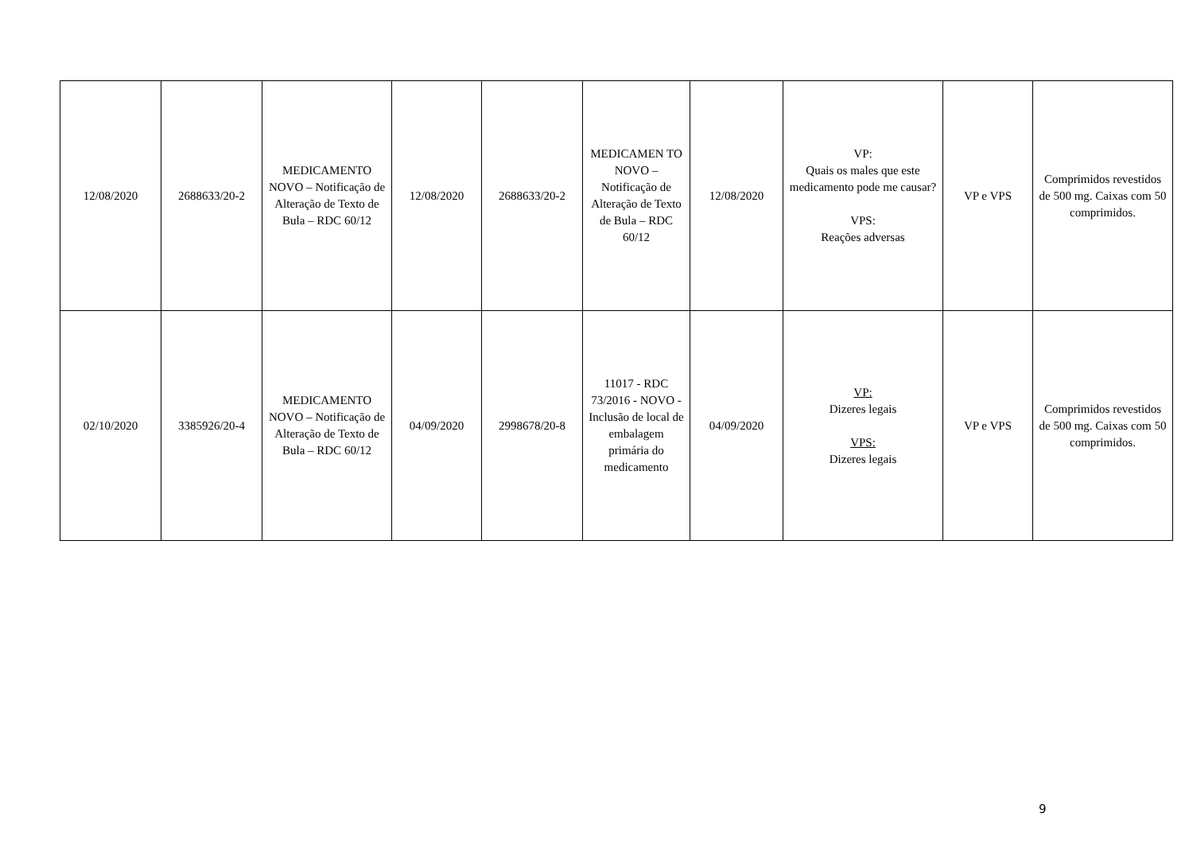| 12/08/2020 | 2688633/20-2 | MEDICAMENTO NOVO – Notificação de Alteração de Texto de Bula – RDC 60/12 | 12/08/2020 | 2688633/20-2 | MEDICAMEN TO NOVO – Notificação de Alteração de Texto de Bula – RDC 60/12 | 12/08/2020 | VP: Quais os males que este medicamento pode me causar? VPS: Reações adversas | VP e VPS | Comprimidos revestidos de 500 mg. Caixas com 50 comprimidos. |
| 02/10/2020 | 3385926/20-4 | MEDICAMENTO NOVO – Notificação de Alteração de Texto de Bula – RDC 60/12 | 04/09/2020 | 2998678/20-8 | 11017 - RDC 73/2016 - NOVO - Inclusão de local de embalagem primária do medicamento | 04/09/2020 | VP: Dizeres legais VPS: Dizeres legais | VP e VPS | Comprimidos revestidos de 500 mg. Caixas com 50 comprimidos. |
9